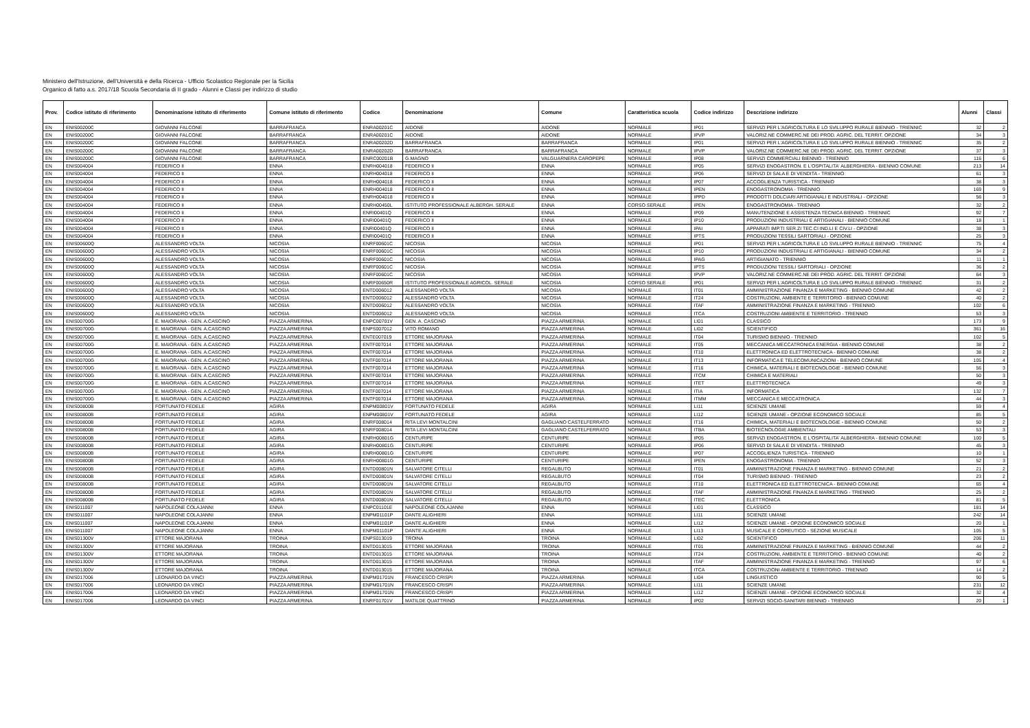Ministero dell'Istruzione, dell'Università e della Ricerca - Ufficio Scolastico Regionale per la Sicilia
Organico di fatto a.s. 2017/18 Scuola Secondaria di II grado - Alunni e Classi per indirizzo di studio
| Prov. | Codice istituto di riferimento | Denominazione istituto di riferimento | Comune istituto di riferimento | Codice | Denominazione | Comune | Caratteristica scuola | Codice indirizzo | Descrizione indirizzo | Alunni | Classi |
| --- | --- | --- | --- | --- | --- | --- | --- | --- | --- | --- | --- |
| EN | ENIS00200C | GIOVANNI FALCONE | BARRAFRANCA | ENRA00201C | AIDONE | AIDONE | NORMALE | IP01 | SERVIZI PER L'AGRICOLTURA E LO SVILUPPO RURALE BIENNIO - TRIENNIC | 32 | 2 |
| EN | ENIS00200C | GIOVANNI FALCONE | BARRAFRANCA | ENRA00201C | AIDONE | AIDONE | NORMALE | IPVP | VALORIZ.NE COMMERC.NE DEI PROD. AGRIC. DEL TERRIT. OPZIONE | 34 | 3 |
| EN | ENIS00200C | GIOVANNI FALCONE | BARRAFRANCA | ENRA00202D | BARRAFRANCA | BARRAFRANCA | NORMALE | IP01 | SERVIZI PER L'AGRICOLTURA E LO SVILUPPO RURALE BIENNIO - TRIENNIC | 35 | 2 |
| EN | ENIS00200C | GIOVANNI FALCONE | BARRAFRANCA | ENRA00202D | BARRAFRANCA | BARRAFRANCA | NORMALE | IPVP | VALORIZ.NE COMMERC.NE DEI PROD. AGRIC. DEL TERRIT. OPZIONE | 37 | 3 |
| EN | ENIS00200C | GIOVANNI FALCONE | BARRAFRANCA | ENRC00201B | G.MAGNO | VALGUARNERA CAROPEPE | NORMALE | IP08 | SERVIZI COMMERCIALI BIENNIO - TRIENNIO | 116 | 6 |
| EN | ENIS004004 | FEDERICO II | ENNA | ENRH004018 | FEDERICO II | ENNA | NORMALE | IP05 | SERVIZI ENOGASTRON. E L'OSPITALITA' ALBERGHIERA - BIENNIO COMUNE | 213 | 14 |
| EN | ENIS004004 | FEDERICO II | ENNA | ENRH004018 | FEDERICO II | ENNA | NORMALE | IP06 | SERVIZI DI SALA E DI VENDITA - TRIENNIO | 61 | 3 |
| EN | ENIS004004 | FEDERICO II | ENNA | ENRH004018 | FEDERICO II | ENNA | NORMALE | IP07 | ACCOGLIENZA TURISTICA - TRIENNIO | 38 | 3 |
| EN | ENIS004004 | FEDERICO II | ENNA | ENRH004018 | FEDERICO II | ENNA | NORMALE | IPEN | ENOGASTRONOMIA - TRIENNIO | 169 | 9 |
| EN | ENIS004004 | FEDERICO II | ENNA | ENRH004018 | FEDERICO II | ENNA | NORMALE | IPPD | PRODOTTI DOLCIARI ARTIGIANALI E INDUSTRIALI - OPZIONE | 56 | 3 |
| EN | ENIS004004 | FEDERICO II | ENNA | ENRH00450L | ISTITUTO PROFESSIONALE ALBERGH. SERALE | ENNA | CORSO SERALE | IPEN | ENOGASTRONOMIA - TRIENNIO | 32 | 2 |
| EN | ENIS004004 | FEDERICO II | ENNA | ENRI00401Q | FEDERICO II | ENNA | NORMALE | IP09 | MANUTENZIONE E ASSISTENZA TECNICA BIENNIO - TRIENNIC | 92 | 7 |
| EN | ENIS004004 | FEDERICO II | ENNA | ENRI00401Q | FEDERICO II | ENNA | NORMALE | IP10 | PRODUZIONI INDUSTRIALI E ARTIGIANALI - BIENNIO COMUNE | 18 | 1 |
| EN | ENIS004004 | FEDERICO II | ENNA | ENRI00401Q | FEDERICO II | ENNA | NORMALE | IPAI | APPARATI IMP.TI SER.ZI TEC.CI IND.LI E CIV.LI - OPZIONE | 38 | 3 |
| EN | ENIS004004 | FEDERICO II | ENNA | ENRI00401Q | FEDERICO II | ENNA | NORMALE | IPTS | PRODUZIONI TESSILI SARTORIALI - OPZIONE | 25 | 3 |
| EN | ENIS00600Q | ALESSANDRO VOLTA | NICOSIA | ENRF00601C | NICOSIA | NICOSIA | NORMALE | IP01 | SERVIZI PER L'AGRICOLTURA E LO SVILUPPO RURALE BIENNIO - TRIENNIC | 75 | 4 |
| EN | ENIS00600Q | ALESSANDRO VOLTA | NICOSIA | ENRF00601C | NICOSIA | NICOSIA | NORMALE | IP10 | PRODUZIONI INDUSTRIALI E ARTIGIANALI - BIENNIO COMUNE | 34 | 2 |
| EN | ENIS00600Q | ALESSANDRO VOLTA | NICOSIA | ENRF00601C | NICOSIA | NICOSIA | NORMALE | IPAG | ARTIGIANATO - TRIENNIO | 11 | 1 |
| EN | ENIS00600Q | ALESSANDRO VOLTA | NICOSIA | ENRF00601C | NICOSIA | NICOSIA | NORMALE | IPTS | PRODUZIONI TESSILI SARTORIALI - OPZIONE | 36 | 2 |
| EN | ENIS00600Q | ALESSANDRO VOLTA | NICOSIA | ENRF00601C | NICOSIA | NICOSIA | NORMALE | IPVP | VALORIZ.NE COMMERC.NE DEI PROD. AGRIC. DEL TERRIT. OPZIONE | 64 | 3 |
| EN | ENIS00600Q | ALESSANDRO VOLTA | NICOSIA | ENRF00650R | ISTITUTO PROFESSIONALE AGRICOL. SERALE | NICOSIA | CORSO SERALE | IP01 | SERVIZI PER L'AGRICOLTURA E LO SVILUPPO RURALE BIENNIO - TRIENNIC | 31 | 2 |
| EN | ENIS00600Q | ALESSANDRO VOLTA | NICOSIA | ENTD006012 | ALESSANDRO VOLTA | NICOSIA | NORMALE | IT01 | AMMINISTRAZIONE FINANZA E MARKETING - BIENNIO COMUNE | 42 | 2 |
| EN | ENIS00600Q | ALESSANDRO VOLTA | NICOSIA | ENTD006012 | ALESSANDRO VOLTA | NICOSIA | NORMALE | IT24 | COSTRUZIONI, AMBIENTE E TERRITORIO - BIENNIO COMUNE | 40 | 2 |
| EN | ENIS00600Q | ALESSANDRO VOLTA | NICOSIA | ENTD006012 | ALESSANDRO VOLTA | NICOSIA | NORMALE | ITAF | AMMINISTRAZIONE FINANZA E MARKETING - TRIENNIO | 102 | 6 |
| EN | ENIS00600Q | ALESSANDRO VOLTA | NICOSIA | ENTD006012 | ALESSANDRO VOLTA | NICOSIA | NORMALE | ITCA | COSTRUZIONI AMBIENTE E TERRITORIO - TRIENNIO | 53 | 3 |
| EN | ENIS00700G | E. MAIORANA - GEN. A.CASCINO | PIAZZA ARMERINA | ENPC00701V | GEN. A. CASCINO | PIAZZA ARMERINA | NORMALE | LI01 | CLASSICO | 173 | 9 |
| EN | ENIS00700G | E. MAIORANA - GEN. A.CASCINO | PIAZZA ARMERINA | ENPS007012 | VITO ROMANO | PIAZZA ARMERINA | NORMALE | LI02 | SCIENTIFICO | 361 | 16 |
| EN | ENIS00700G | E. MAIORANA - GEN. A.CASCINO | PIAZZA ARMERINA | ENTE007019 | ETTORE MAJORANA | PIAZZA ARMERINA | NORMALE | IT04 | TURISMO BIENNIO - TRIENNIO | 102 | 5 |
| EN | ENIS00700G | E. MAIORANA - GEN. A.CASCINO | PIAZZA ARMERINA | ENTF007014 | ETTORE MAJORANA | PIAZZA ARMERINA | NORMALE | IT05 | MECCANICA MECCATRONICA ENERGIA - BIENNIO COMUNE | 38 | 2 |
| EN | ENIS00700G | E. MAIORANA - GEN. A.CASCINO | PIAZZA ARMERINA | ENTF007014 | ETTORE MAJORANA | PIAZZA ARMERINA | NORMALE | IT10 | ELETTRONICA ED ELETTROTECNICA - BIENNIO COMUNE | 38 | 2 |
| EN | ENIS00700G | E. MAIORANA - GEN. A.CASCINO | PIAZZA ARMERINA | ENTF007014 | ETTORE MAJORANA | PIAZZA ARMERINA | NORMALE | IT13 | INFORMATICA E TELECOMUNICAZIONI - BIENNIO COMUNE | 105 | 4 |
| EN | ENIS00700G | E. MAIORANA - GEN. A.CASCINO | PIAZZA ARMERINA | ENTF007014 | ETTORE MAJORANA | PIAZZA ARMERINA | NORMALE | IT16 | CHIMICA, MATERIALI E BIOTECNOLOGIE - BIENNIO COMUNE | 56 | 3 |
| EN | ENIS00700G | E. MAIORANA - GEN. A.CASCINO | PIAZZA ARMERINA | ENTF007014 | ETTORE MAJORANA | PIAZZA ARMERINA | NORMALE | ITCM | CHIMICA E MATERIALI | 50 | 3 |
| EN | ENIS00700G | E. MAIORANA - GEN. A.CASCINO | PIAZZA ARMERINA | ENTF007014 | ETTORE MAJORANA | PIAZZA ARMERINA | NORMALE | ITET | ELETTROTECNICA | 49 | 3 |
| EN | ENIS00700G | E. MAIORANA - GEN. A.CASCINO | PIAZZA ARMERINA | ENTF007014 | ETTORE MAJORANA | PIAZZA ARMERINA | NORMALE | ITIA | INFORMATICA | 132 | 7 |
| EN | ENIS00700G | E. MAIORANA - GEN. A.CASCINO | PIAZZA ARMERINA | ENTF007014 | ETTORE MAJORANA | PIAZZA ARMERINA | NORMALE | ITMM | MECCANICA E MECCATRONICA | 44 | 3 |
| EN | ENIS00800B | FORTUNATO FEDELE | AGIRA | ENPM00801V | FORTUNATO FEDELE | AGIRA | NORMALE | LI11 | SCIENZE UMANE | 59 | 4 |
| EN | ENIS00800B | FORTUNATO FEDELE | AGIRA | ENPM00801V | FORTUNATO FEDELE | AGIRA | NORMALE | LI12 | SCIENZE UMANE - OPZIONE ECONOMICO SOCIALE | 85 | 5 |
| EN | ENIS00800B | FORTUNATO FEDELE | AGIRA | ENRF008014 | RITA LEVI MONTALCINI | GAGLIANO CASTELFERRATO | NORMALE | IT16 | CHIMICA, MATERIALI E BIOTECNOLOGIE - BIENNIO COMUNE | 50 | 2 |
| EN | ENIS00800B | FORTUNATO FEDELE | AGIRA | ENRF008014 | RITA LEVI MONTALCINI | GAGLIANO CASTELFERRATO | NORMALE | ITBA | BIOTECNOLOGIE AMBIENTALI | 53 | 3 |
| EN | ENIS00800B | FORTUNATO FEDELE | AGIRA | ENRH00801G | CENTURIPE | CENTURIPE | NORMALE | IP05 | SERVIZI ENOGASTRON. E L'OSPITALITA' ALBERGHIERA - BIENNIO COMUNE | 100 | 5 |
| EN | ENIS00800B | FORTUNATO FEDELE | AGIRA | ENRH00801G | CENTURIPE | CENTURIPE | NORMALE | IP06 | SERVIZI DI SALA E DI VENDITA - TRIENNIO | 45 | 3 |
| EN | ENIS00800B | FORTUNATO FEDELE | AGIRA | ENRH00801G | CENTURIPE | CENTURIPE | NORMALE | IP07 | ACCOGLIENZA TURISTICA - TRIENNIO | 10 | 1 |
| EN | ENIS00800B | FORTUNATO FEDELE | AGIRA | ENRH00801G | CENTURIPE | CENTURIPE | NORMALE | IPEN | ENOGASTRONOMIA - TRIENNIO | 52 | 3 |
| EN | ENIS00800B | FORTUNATO FEDELE | AGIRA | ENTD00801N | SALVATORE CITELLI | REGALBUTO | NORMALE | IT01 | AMMINISTRAZIONE FINANZA E MARKETING - BIENNIO COMUNE | 21 | 2 |
| EN | ENIS00800B | FORTUNATO FEDELE | AGIRA | ENTD00801N | SALVATORE CITELLI | REGALBUTO | NORMALE | IT04 | TURISMO BIENNIO - TRIENNIO | 23 | 2 |
| EN | ENIS00800B | FORTUNATO FEDELE | AGIRA | ENTD00801N | SALVATORE CITELLI | REGALBUTO | NORMALE | IT10 | ELETTRONICA ED ELETTROTECNICA - BIENNIO COMUNE | 65 | 4 |
| EN | ENIS00800B | FORTUNATO FEDELE | AGIRA | ENTD00801N | SALVATORE CITELLI | REGALBUTO | NORMALE | ITAF | AMMINISTRAZIONE FINANZA E MARKETING - TRIENNIO | 25 | 2 |
| EN | ENIS00800B | FORTUNATO FEDELE | AGIRA | ENTD00801N | SALVATORE CITELLI | REGALBUTO | NORMALE | ITEC | ELETTRONICA | 81 | 5 |
| EN | ENIS011007 | NAPOLEONE COLAJANNI | ENNA | ENPC01101E | NAPOLEONE COLAJANNI | ENNA | NORMALE | LI01 | CLASSICO | 181 | 14 |
| EN | ENIS011007 | NAPOLEONE COLAJANNI | ENNA | ENPM01101P | DANTE ALIGHIERI | ENNA | NORMALE | LI11 | SCIENZE UMANE | 242 | 14 |
| EN | ENIS011007 | NAPOLEONE COLAJANNI | ENNA | ENPM01101P | DANTE ALIGHIERI | ENNA | NORMALE | LI12 | SCIENZE UMANE - OPZIONE ECONOMICO SOCIALE | 20 | 1 |
| EN | ENIS011007 | NAPOLEONE COLAJANNI | ENNA | ENPM01101P | DANTE ALIGHIERI | ENNA | NORMALE | LI13 | MUSICALE E COREUTICO - SEZIONE MUSICALE | 105 | 5 |
| EN | ENIS01300V | ETTORE MAJORANA | TROINA | ENPS013019 | TROINA | TROINA | NORMALE | LI02 | SCIENTIFICO | 206 | 11 |
| EN | ENIS01300V | ETTORE MAJORANA | TROINA | ENTD013015 | ETTORE MAJORANA | TROINA | NORMALE | IT01 | AMMINISTRAZIONE FINANZA E MARKETING - BIENNIO COMUNE | 44 | 2 |
| EN | ENIS01300V | ETTORE MAJORANA | TROINA | ENTD013015 | ETTORE MAJORANA | TROINA | NORMALE | IT24 | COSTRUZIONI, AMBIENTE E TERRITORIO - BIENNIO COMUNE | 40 | 2 |
| EN | ENIS01300V | ETTORE MAJORANA | TROINA | ENTD013015 | ETTORE MAJORANA | TROINA | NORMALE | ITAF | AMMINISTRAZIONE FINANZA E MARKETING - TRIENNIO | 97 | 6 |
| EN | ENIS01300V | ETTORE MAJORANA | TROINA | ENTD013015 | ETTORE MAJORANA | TROINA | NORMALE | ITCA | COSTRUZIONI AMBIENTE E TERRITORIO - TRIENNIO | 14 | 2 |
| EN | ENIS017006 | LEONARDO DA VINCI | PIAZZA ARMERINA | ENPM01701N | FRANCESCO CRISPI | PIAZZA ARMERINA | NORMALE | LI04 | LINGUISTICO | 90 | 5 |
| EN | ENIS017006 | LEONARDO DA VINCI | PIAZZA ARMERINA | ENPM01701N | FRANCESCO CRISPI | PIAZZA ARMERINA | NORMALE | LI11 | SCIENZE UMANE | 231 | 12 |
| EN | ENIS017006 | LEONARDO DA VINCI | PIAZZA ARMERINA | ENPM01701N | FRANCESCO CRISPI | PIAZZA ARMERINA | NORMALE | LI12 | SCIENZE UMANE - OPZIONE ECONOMICO SOCIALE | 32 | 4 |
| EN | ENIS017006 | LEONARDO DA VINCI | PIAZZA ARMERINA | ENRF01701V | MATILDE QUATTRINO | PIAZZA ARMERINA | NORMALE | IP02 | SERVIZI SOCIO-SANITARI BIENNIO - TRIENNIO | 20 | 1 |